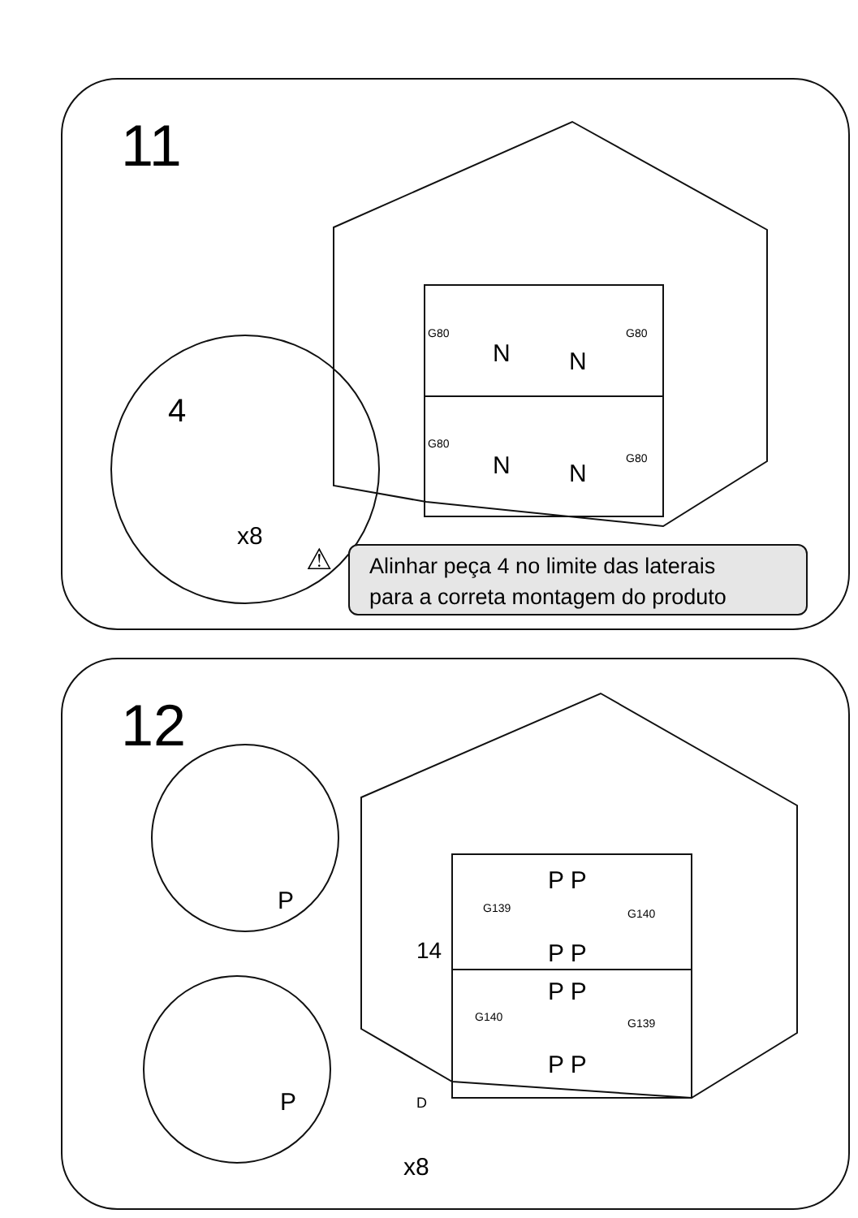11
G80 G80
G80
G80
N N
N N
4
x8
⚠
Alinhar peça 4 no limite das laterais
para a correta montagem do produto
12
P P
P P
P P
P P
G139 G140
G140 G139
P
P D
x8
14